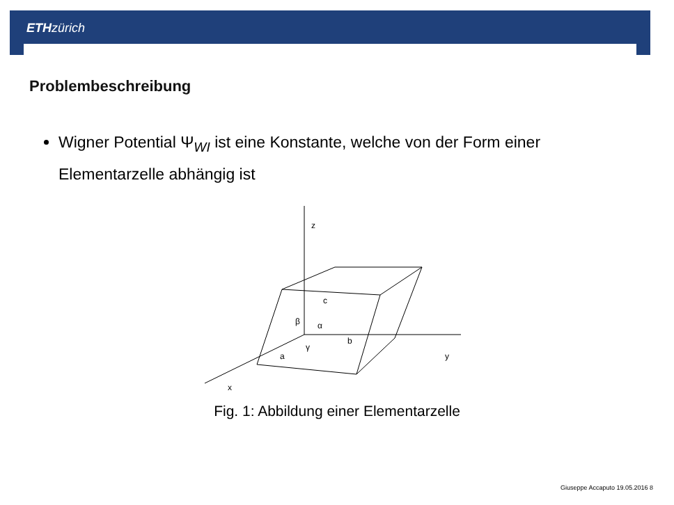ETH zürich
Problembeschreibung
Wigner Potential Ψ<sub>WI</sub> ist eine Konstante, welche von der Form einer Elementarzelle abhängig ist
z
y
x
c
b
a
β
α
γ
Fig. 1: Abbildung einer Elementarzelle
Giuseppe Accaputo 19.05.2016 8